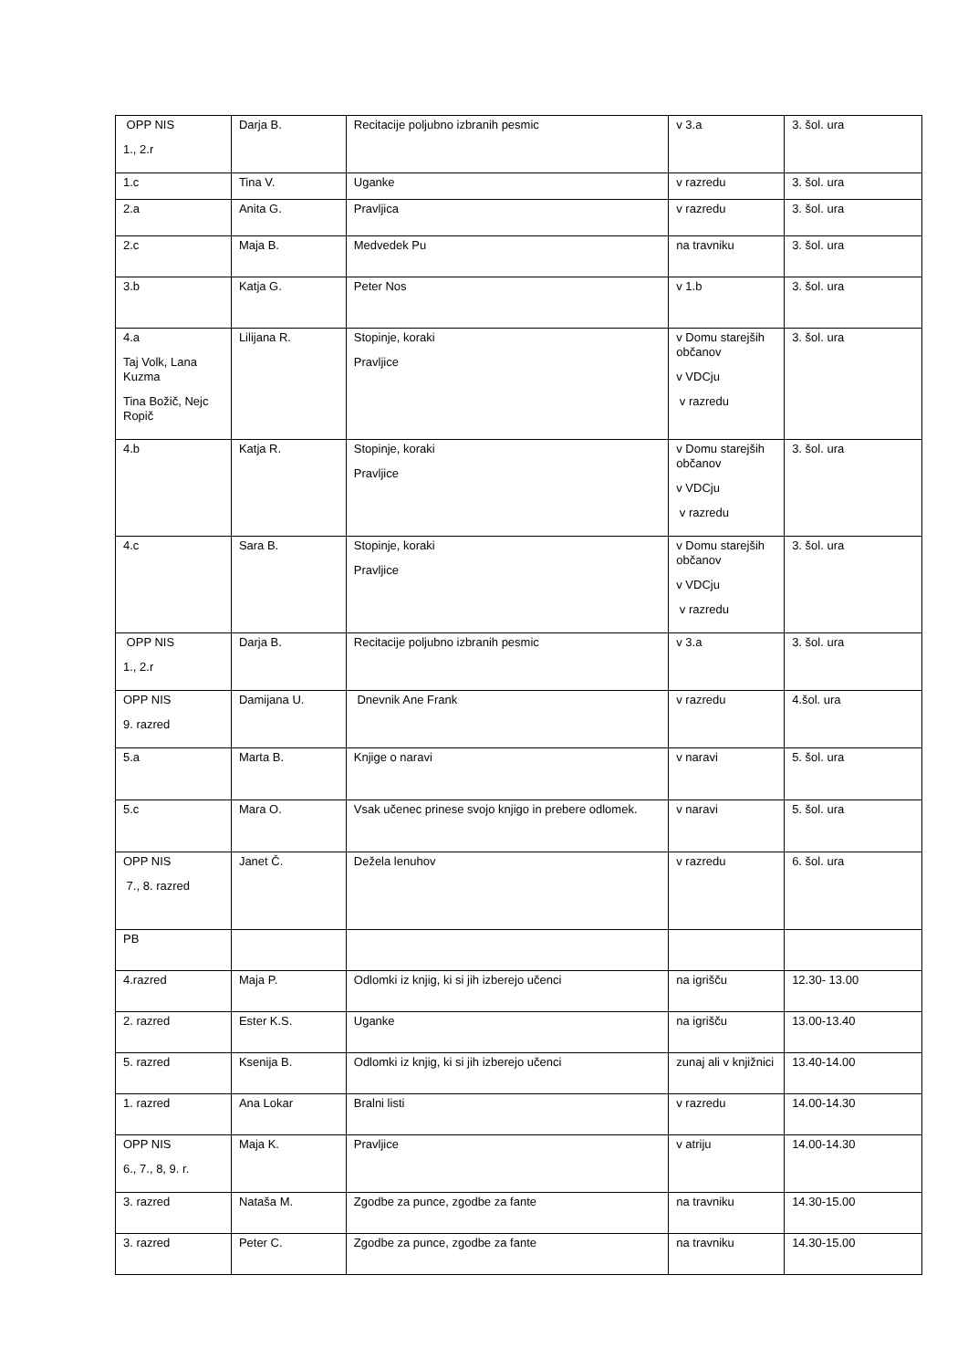| OPP NIS 1., 2.r | Darja B. | Recitacije poljubno izbranih pesmic | v 3.a | 3. šol. ura |
| 1.c | Tina V. | Uganke | v razredu | 3. šol. ura |
| 2.a | Anita G. | Pravljica | v razredu | 3. šol. ura |
| 2.c | Maja B. | Medvedek Pu | na travniku | 3. šol. ura |
| 3.b | Katja G. | Peter Nos | v 1.b | 3. šol. ura |
| 4.a Taj Volk, Lana Kuzma Tina Božič, Nejc Ropič | Lilijana R. | Stopinje, koraki Pravljice | v Domu starejših občanov v VDCju v razredu | 3. šol. ura |
| 4.b | Katja R. | Stopinje, koraki Pravljice | v Domu starejših občanov v VDCju v razredu | 3. šol. ura |
| 4.c | Sara B. | Stopinje, koraki Pravljice | v Domu starejših občanov v VDCju v razredu | 3. šol. ura |
| OPP NIS 1., 2.r | Darja B. | Recitacije poljubno izbranih pesmic | v 3.a | 3. šol. ura |
| OPP NIS 9. razred | Damijana U. | Dnevnik Ane Frank | v razredu | 4.šol. ura |
| 5.a | Marta B. | Knjige o naravi | v naravi | 5. šol. ura |
| 5.c | Mara O. | Vsak učenec prinese svojo knjigo in prebere odlomek. | v naravi | 5. šol. ura |
| OPP NIS 7., 8. razred | Janet Č. | Dežela lenuhov | v razredu | 6. šol. ura |
| PB | | | | |
| 4.razred | Maja P. | Odlomki iz knjig, ki si jih izberejo učenci | na igrišču | 12.30- 13.00 |
| 2. razred | Ester K.S. | Uganke | na igrišču | 13.00-13.40 |
| 5. razred | Ksenija B. | Odlomki iz knjig, ki si jih izberejo učenci | zunaj ali v knjižnici | 13.40-14.00 |
| 1. razred | Ana Lokar | Bralni listi | v razredu | 14.00-14.30 |
| OPP NIS 6., 7., 8, 9. r. | Maja K. | Pravljice | v atriju | 14.00-14.30 |
| 3. razred | Nataša M. | Zgodbe za punce, zgodbe za fante | na travniku | 14.30-15.00 |
| 3. razred | Peter C. | Zgodbe za punce, zgodbe za fante | na travniku | 14.30-15.00 |